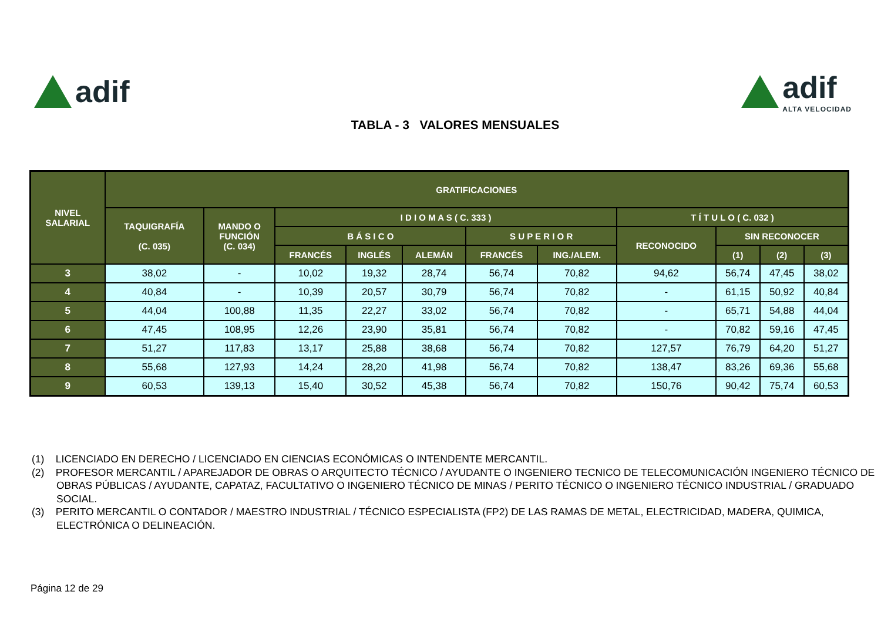adif adif
ALTA VELOCIDAD
TABLA - 3 VALORES MENSUALES
| NIVEL SALARIAL | GRATIFICACIONES | | | | | | | | | | |
| --- | --- | --- | --- | --- | --- | --- | --- | --- | --- | --- | --- |
| | TAQUIGRAFÍA (C. 035) | MANDO O FUNCIÓN (C. 034) | I D I O M A S ( C. 333 ) | | | | | T Í T U L O ( C. 032 ) | | | |
| | | | B Á S I C O | | | S U P E R I O R | | RECONOCIDO | SIN RECONOCER | | |
| | | | FRANCÉS | INGLÉS | ALEMÁN | FRANCÉS | ING./ALEM. | | (1) | (2) | (3) |
| 3 | 38,02 | - | 10,02 | 19,32 | 28,74 | 56,74 | 70,82 | 94,62 | 56,74 | 47,45 | 38,02 |
| 4 | 40,84 | - | 10,39 | 20,57 | 30,79 | 56,74 | 70,82 | - | 61,15 | 50,92 | 40,84 |
| 5 | 44,04 | 100,88 | 11,35 | 22,27 | 33,02 | 56,74 | 70,82 | - | 65,71 | 54,88 | 44,04 |
| 6 | 47,45 | 108,95 | 12,26 | 23,90 | 35,81 | 56,74 | 70,82 | - | 70,82 | 59,16 | 47,45 |
| 7 | 51,27 | 117,83 | 13,17 | 25,88 | 38,68 | 56,74 | 70,82 | 127,57 | 76,79 | 64,20 | 51,27 |
| 8 | 55,68 | 127,93 | 14,24 | 28,20 | 41,98 | 56,74 | 70,82 | 138,47 | 83,26 | 69,36 | 55,68 |
| 9 | 60,53 | 139,13 | 15,40 | 30,52 | 45,38 | 56,74 | 70,82 | 150,76 | 90,42 | 75,74 | 60,53 |
(1) LICENCIADO EN DERECHO / LICENCIADO EN CIENCIAS ECONÓMICAS O INTENDENTE MERCANTIL.
(2) PROFESOR MERCANTIL / APAREJADOR DE OBRAS O ARQUITECTO TÉCNICO / AYUDANTE O INGENIERO TECNICO DE TELECOMUNICACIÓN INGENIERO TÉCNICO DE OBRAS PÚBLICAS / AYUDANTE, CAPATAZ, FACULTATIVO O INGENIERO TÉCNICO DE MINAS / PERITO TÉCNICO O INGENIERO TÉCNICO INDUSTRIAL / GRADUADO SOCIAL.
(3) PERITO MERCANTIL O CONTADOR / MAESTRO INDUSTRIAL / TÉCNICO ESPECIALISTA (FP2) DE LAS RAMAS DE METAL, ELECTRICIDAD, MADERA, QUIMICA, ELECTRÓNICA O DELINEACIÓN.
Página 12 de 29